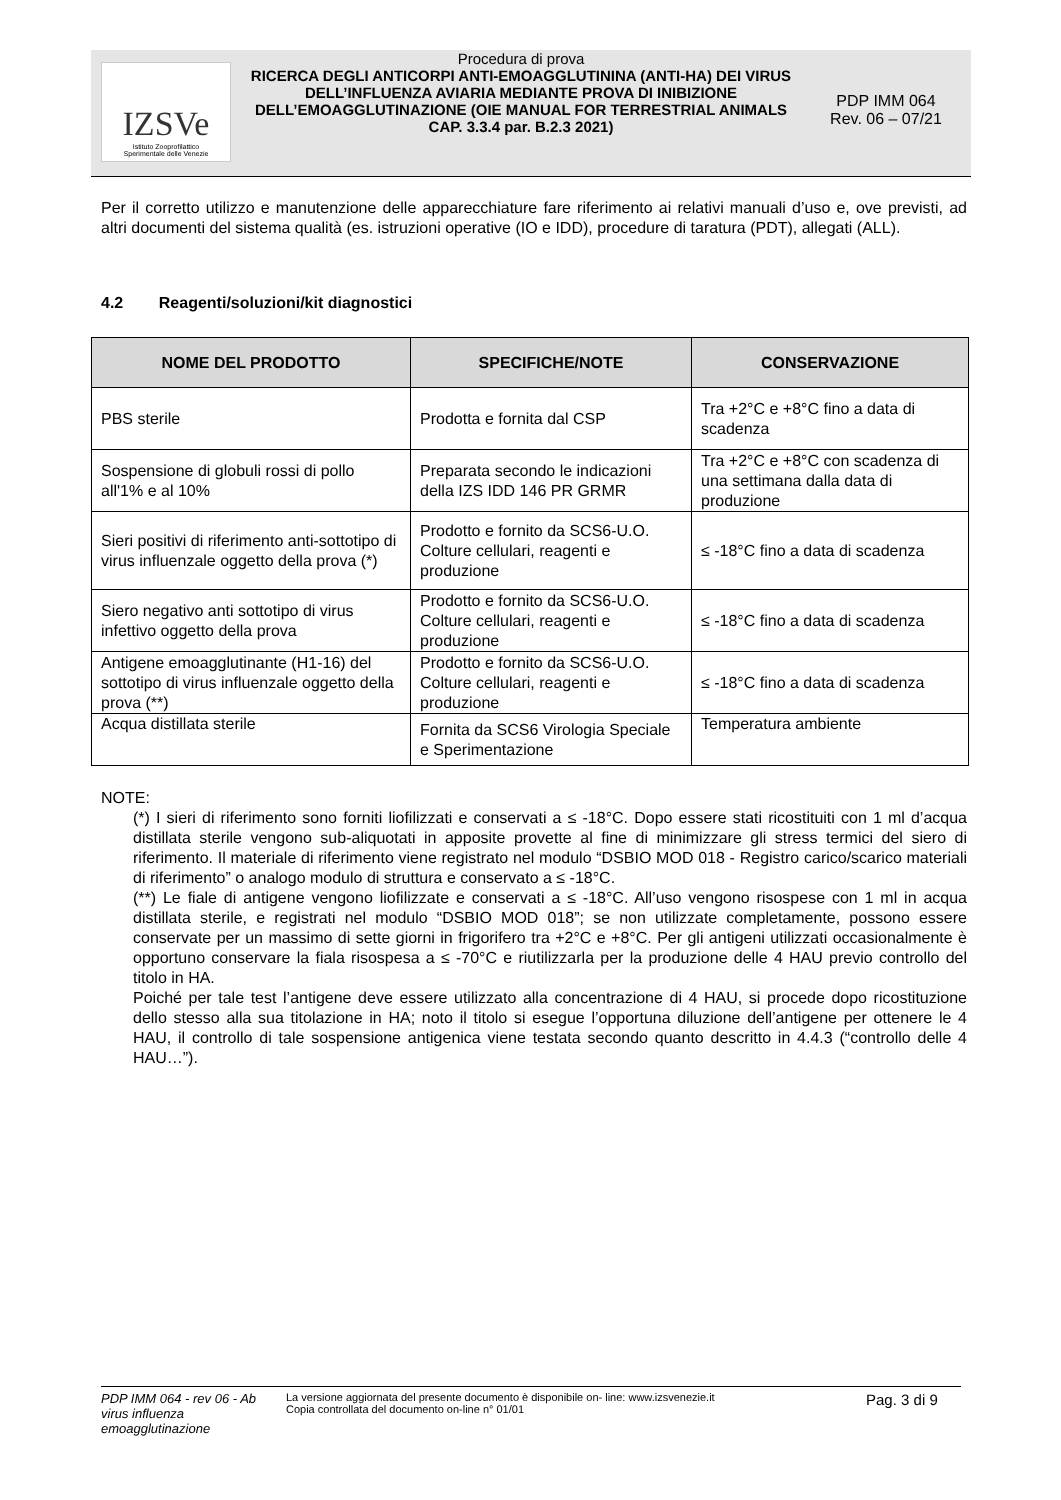IZSVe
Istituto Zooprofilattico
Sperimentale delle Venezie
Procedura di prova
RICERCA DEGLI ANTICORPI ANTI-EMOAGGLUTININA (ANTI-HA) DEI VIRUS DELL’INFLUENZA AVIARIA MEDIANTE PROVA DI INIBIZIONE DELL’EMOAGGLUTINAZIONE (OIE MANUAL FOR TERRESTRIAL ANIMALS CAP. 3.3.4 par. B.2.3 2021)
PDP IMM 064
Rev. 06 – 07/21
Per il corretto utilizzo e manutenzione delle apparecchiature fare riferimento ai relativi manuali d’uso e, ove previsti, ad altri documenti del sistema qualità (es. istruzioni operative (IO e IDD), procedure di taratura (PDT), allegati (ALL).
4.2 Reagenti/soluzioni/kit diagnostici
| NOME DEL PRODOTTO | SPECIFICHE/NOTE | CONSERVAZIONE |
| --- | --- | --- |
| PBS sterile | Prodotta e fornita dal CSP | Tra +2°C e +8°C fino a data di scadenza |
| Sospensione di globuli rossi di pollo all'1% e al 10% | Preparata secondo le indicazioni della IZS IDD 146 PR GRMR | Tra +2°C e +8°C con scadenza di una settimana dalla data di produzione |
| Sieri positivi di riferimento anti-sottotipo di virus influenzale oggetto della prova (*) | Prodotto e fornito da SCS6-U.O. Colture cellulari, reagenti e produzione | ≤ -18°C fino a data di scadenza |
| Siero negativo anti sottotipo di virus infettivo oggetto della prova | Prodotto e fornito da SCS6-U.O. Colture cellulari, reagenti e produzione | ≤ -18°C fino a data di scadenza |
| Antigene emoagglutinante (H1-16) del sottotipo di virus influenzale oggetto della prova (**) | Prodotto e fornito da SCS6-U.O. Colture cellulari, reagenti e produzione | ≤ -18°C fino a data di scadenza |
| Acqua distillata sterile | Fornita da SCS6 Virologia Speciale e Sperimentazione | Temperatura ambiente |
NOTE:
(*) I sieri di riferimento sono forniti liofilizzati e conservati a ≤ -18°C. Dopo essere stati ricostituiti con 1 ml d’acqua distillata sterile vengono sub-aliquotati in apposite provette al fine di minimizzare gli stress termici del siero di riferimento. Il materiale di riferimento viene registrato nel modulo “DSBIO MOD 018 - Registro carico/scarico materiali di riferimento” o analogo modulo di struttura e conservato a ≤ -18°C.
(**) Le fiale di antigene vengono liofilizzate e conservati a ≤ -18°C. All’uso vengono risospese con 1 ml in acqua distillata sterile, e registrati nel modulo “DSBIO MOD 018”; se non utilizzate completamente, possono essere conservate per un massimo di sette giorni in frigorifero tra +2°C e +8°C. Per gli antigeni utilizzati occasionalmente è opportuno conservare la fiala risospesa a ≤ -70°C e riutilizzarla per la produzione delle 4 HAU previo controllo del titolo in HA.
Poiché per tale test l’antigene deve essere utilizzato alla concentrazione di 4 HAU, si procede dopo ricostituzione dello stesso alla sua titolazione in HA; noto il titolo si esegue l’opportuna diluzione dell’antigene per ottenere le 4 HAU, il controllo di tale sospensione antigenica viene testata secondo quanto descritto in 4.4.3 (“controllo delle 4 HAU…”).
PDP IMM 064 - rev 06 - Ab virus influenza emoagglutinazione
La versione aggiornata del presente documento è disponibile on- line: www.izsvenezie.it
Copia controllata del documento on-line n° 01/01
Pag. 3 di 9